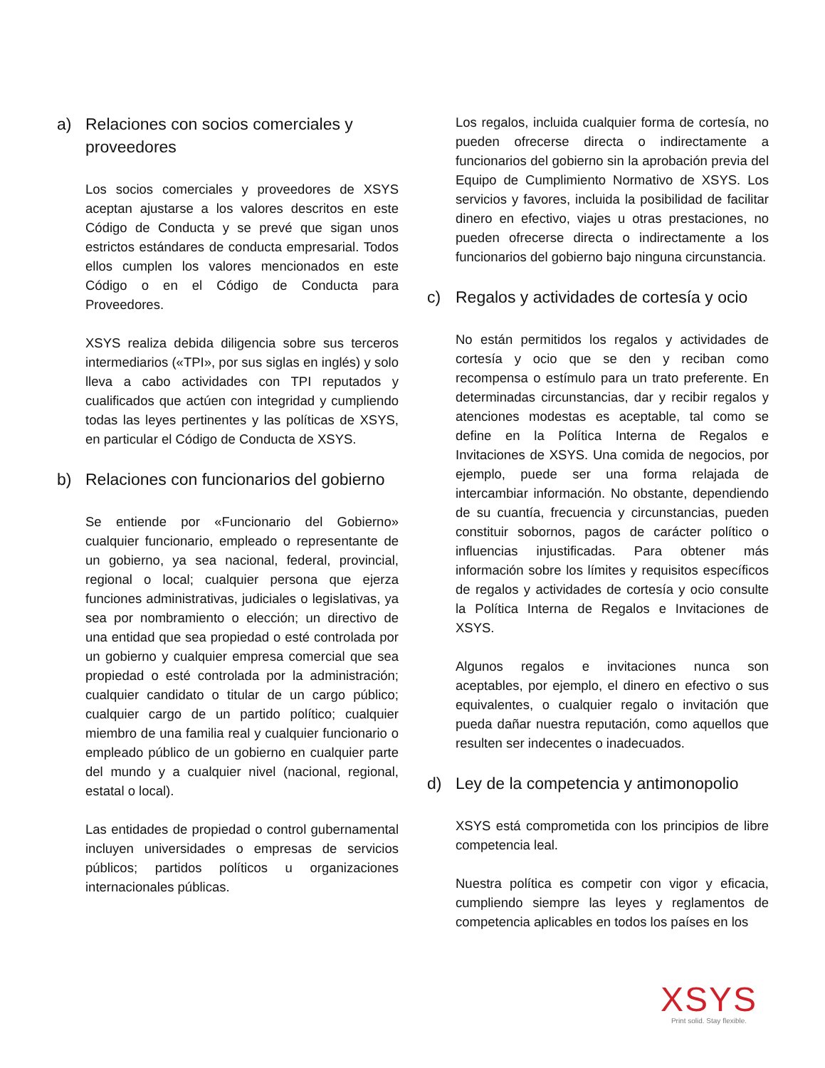a) Relaciones con socios comerciales y proveedores
Los socios comerciales y proveedores de XSYS aceptan ajustarse a los valores descritos en este Código de Conducta y se prevé que sigan unos estrictos estándares de conducta empresarial. Todos ellos cumplen los valores mencionados en este Código o en el Código de Conducta para Proveedores.
XSYS realiza debida diligencia sobre sus terceros intermediarios («TPI», por sus siglas en inglés) y solo lleva a cabo actividades con TPI reputados y cualificados que actúen con integridad y cumpliendo todas las leyes pertinentes y las políticas de XSYS, en particular el Código de Conducta de XSYS.
b) Relaciones con funcionarios del gobierno
Se entiende por «Funcionario del Gobierno» cualquier funcionario, empleado o representante de un gobierno, ya sea nacional, federal, provincial, regional o local; cualquier persona que ejerza funciones administrativas, judiciales o legislativas, ya sea por nombramiento o elección; un directivo de una entidad que sea propiedad o esté controlada por un gobierno y cualquier empresa comercial que sea propiedad o esté controlada por la administración; cualquier candidato o titular de un cargo público; cualquier cargo de un partido político; cualquier miembro de una familia real y cualquier funcionario o empleado público de un gobierno en cualquier parte del mundo y a cualquier nivel (nacional, regional, estatal o local).
Las entidades de propiedad o control gubernamental incluyen universidades o empresas de servicios públicos; partidos políticos u organizaciones internacionales públicas.
Los regalos, incluida cualquier forma de cortesía, no pueden ofrecerse directa o indirectamente a funcionarios del gobierno sin la aprobación previa del Equipo de Cumplimiento Normativo de XSYS. Los servicios y favores, incluida la posibilidad de facilitar dinero en efectivo, viajes u otras prestaciones, no pueden ofrecerse directa o indirectamente a los funcionarios del gobierno bajo ninguna circunstancia.
c) Regalos y actividades de cortesía y ocio
No están permitidos los regalos y actividades de cortesía y ocio que se den y reciban como recompensa o estímulo para un trato preferente. En determinadas circunstancias, dar y recibir regalos y atenciones modestas es aceptable, tal como se define en la Política Interna de Regalos e Invitaciones de XSYS. Una comida de negocios, por ejemplo, puede ser una forma relajada de intercambiar información. No obstante, dependiendo de su cuantía, frecuencia y circunstancias, pueden constituir sobornos, pagos de carácter político o influencias injustificadas. Para obtener más información sobre los límites y requisitos específicos de regalos y actividades de cortesía y ocio consulte la Política Interna de Regalos e Invitaciones de XSYS.
Algunos regalos e invitaciones nunca son aceptables, por ejemplo, el dinero en efectivo o sus equivalentes, o cualquier regalo o invitación que pueda dañar nuestra reputación, como aquellos que resulten ser indecentes o inadecuados.
d) Ley de la competencia y antimonopolio
XSYS está comprometida con los principios de libre competencia leal.
Nuestra política es competir con vigor y eficacia, cumpliendo siempre las leyes y reglamentos de competencia aplicables en todos los países en los
XSYS
Print solid. Stay flexible.